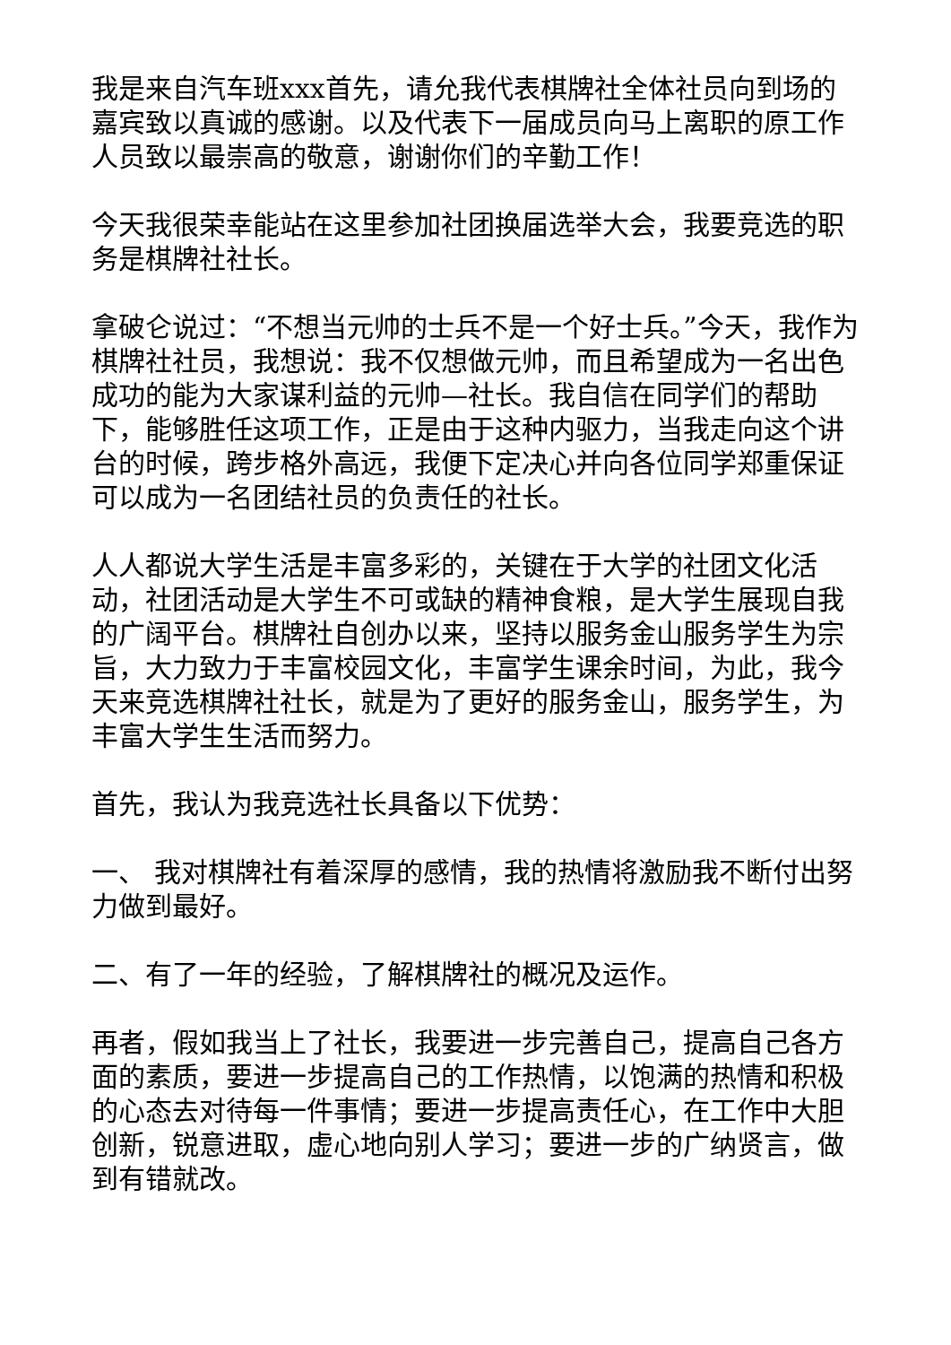我是来自汽车班xxx首先，请允我代表棋牌社全体社员向到场的嘉宾致以真诚的感谢。以及代表下一届成员向马上离职的原工作人员致以最崇高的敬意，谢谢你们的辛勤工作！
今天我很荣幸能站在这里参加社团换届选举大会，我要竞选的职务是棋牌社社长。
拿破仑说过：“不想当元帅的士兵不是一个好士兵。”今天，我作为棋牌社社员，我想说：我不仅想做元帅，而且希望成为一名出色成功的能为大家谋利益的元帅—社长。我自信在同学们的帮助下，能够胜任这项工作，正是由于这种内驱力，当我走向这个讲台的时候，跨步格外高远，我便下定决心并向各位同学郑重保证可以成为一名团结社员的负责任的社长。
人人都说大学生活是丰富多彩的，关键在于大学的社团文化活动，社团活动是大学生不可或缺的精神食粮，是大学生展现自我的广阔平台。棋牌社自创办以来，坚持以服务金山服务学生为宗旨，大力致力于丰富校园文化，丰富学生课余时间，为此，我今天来竞选棋牌社社长，就是为了更好的服务金山，服务学生，为丰富大学生生活而努力。
首先，我认为我竞选社长具备以下优势：
一、 我对棋牌社有着深厚的感情，我的热情将激励我不断付出努力做到最好。
二、有了一年的经验，了解棋牌社的概况及运作。
再者，假如我当上了社长，我要进一步完善自己，提高自己各方面的素质，要进一步提高自己的工作热情，以饱满的热情和积极的心态去对待每一件事情；要进一步提高责任心，在工作中大胆创新，锐意进取，虚心地向别人学习；要进一步的广纳贤言，做到有错就改。